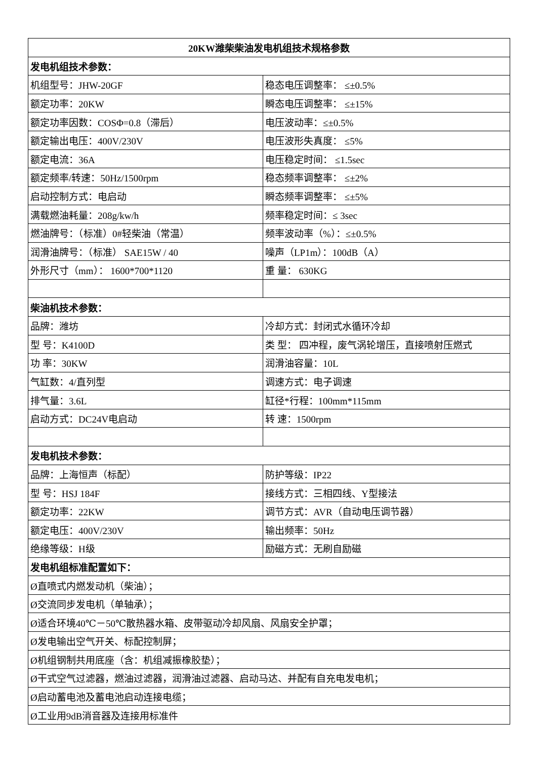| 20KW潍柴柴油发电机组技术规格参数 | |
| --- | --- |
| 发电机组技术参数： | |
| 机组型号：JHW-20GF | 稳态电压调整率： ≤±0.5% |
| 额定功率：20KW | 瞬态电压调整率： ≤±15% |
| 额定功率因数：COSΦ=0.8（滞后） | 电压波动率：≤±0.5% |
| 额定输出电压：400V/230V | 电压波形失真度： ≤5% |
| 额定电流：36A | 电压稳定时间： ≤1.5sec |
| 额定频率/转速：50Hz/1500rpm | 稳态频率调整率： ≤±2% |
| 启动控制方式：电启动 | 瞬态频率调整率： ≤±5% |
| 满载燃油耗量：208g/kw/h | 频率稳定时间：≤ 3sec |
| 燃油牌号：（标准）0#轻柴油（常温） | 频率波动率（%）：≤±0.5% |
| 润滑油牌号：（标准） SAE15W / 40 | 噪声（LP1m）：100dB（A） |
| 外形尺寸（mm）： 1600*700*1120 | 重 量： 630KG |
| 柴油机技术参数： | |
| 品牌：潍坊 | 冷却方式：封闭式水循环冷却 |
| 型 号：K4100D | 类 型： 四冲程，废气涡轮增压，直接喷射压燃式 |
| 功 率：30KW | 润滑油容量：10L |
| 气缸数：4/直列型 | 调速方式：电子调速 |
| 排气量：3.6L | 缸径*行程：100mm*115mm |
| 启动方式：DC24V电启动 | 转 速：1500rpm |
| 发电机技术参数： | |
| 品牌：上海恒声（标配） | 防护等级：IP22 |
| 型 号：HSJ 184F | 接线方式：三相四线、Y型接法 |
| 额定功率：22KW | 调节方式：AVR（自动电压调节器） |
| 额定电压：400V/230V | 输出频率：50Hz |
| 绝缘等级：H级 | 励磁方式：无刷自励磁 |
| 发电机组标准配置如下： | |
| Ø直喷式内燃发动机（柴油）； | |
| Ø交流同步发电机（单轴承）； | |
| Ø适合环境40℃－50℃散热器水箱、皮带驱动冷却风扇、风扇安全护罩； | |
| Ø发电输出空气开关、标配控制屏； | |
| Ø机组钢制共用底座（含：机组减振橡胶垫）； | |
| Ø干式空气过滤器，燃油过滤器，润滑油过滤器、启动马达、并配有自充电发电机； | |
| Ø启动蓄电池及蓄电池启动连接电缆； | |
| Ø工业用9dB消音器及连接用标准件 | |